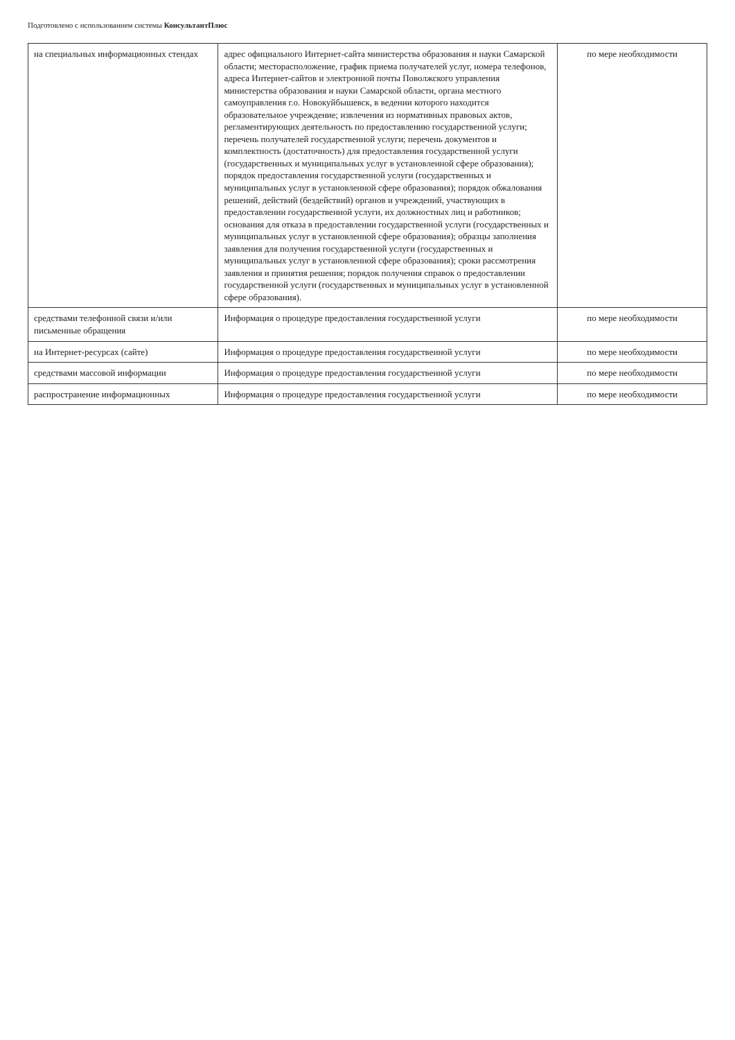Подготовлено с использованием системы КонсультантПлюс
| на специальных информационных стендах | адрес официального Интернет-сайта министерства образования и науки Самарской области; месторасположение, график приема получателей услуг, номера телефонов, адреса Интернет-сайтов и электронной почты Поволжского управления министерства образования и науки Самарской области, органа местного самоуправления г.о. Новокуйбышевск, в ведении которого находится образовательное учреждение; извлечения из нормативных правовых актов, регламентирующих деятельность по предоставлению государственной услуги; перечень получателей государственной услуги; перечень документов и комплектность (достаточность) для предоставления государственной услуги (государственных и муниципальных услуг в установленной сфере образования); порядок предоставления государственной услуги (государственных и муниципальных услуг в установленной сфере образования); порядок обжалования решений, действий (бездействий) органов и учреждений, участвующих в предоставлении государственной услуги, их должностных лиц и работников; основания для отказа в предоставлении государственной услуги (государственных и муниципальных услуг в установленной сфере образования); образцы заполнения заявления для получения государственной услуги (государственных и муниципальных услуг в установленной сфере образования); сроки рассмотрения заявления и принятия решения; порядок получения справок о предоставлении государственной услуги (государственных и муниципальных услуг в установленной сфере образования). | по мере необходимости |
| средствами телефонной связи и/или письменные обращения | Информация о процедуре предоставления государственной услуги | по мере необходимости |
| на Интернет-ресурсах (сайте) | Информация о процедуре предоставления государственной услуги | по мере необходимости |
| средствами массовой информации | Информация о процедуре предоставления государственной услуги | по мере необходимости |
| распространение информационных | Информация о процедуре предоставления государственной услуги | по мере необходимости |